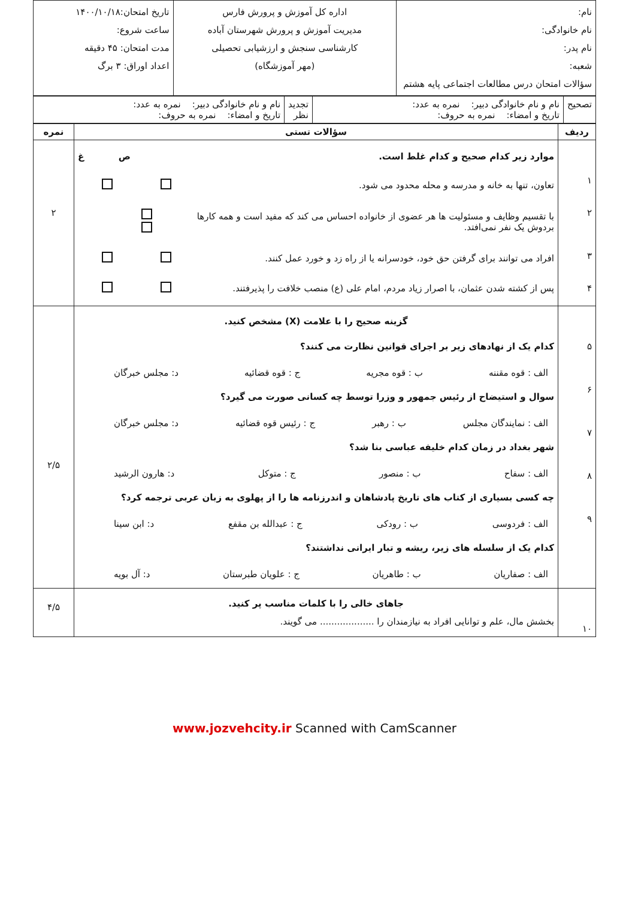| نام: نام خانوادگی: نام پدر: شعبه: سؤالات امتحان درس مطالعات اجتماعی پایه هشتم | اداره کل آموزش و پرورش فارس مدیریت آموزش و پرورش شهرستان آباده کارشناسی سنجش و ارزشیابی تحصیلی (مهر آموزشگاه) | تاریخ امتحان:۱۴۰۰/۱۰/۱۸ ساعت شروع: مدت امتحان: ۴۵ دقیقه اعداد اوراق: ۳ برگ |
| تصحیح | نام و نام خانوادگی دبیر: نمره به عدد: تاریخ و امضاء: نمره به حروف: | تجدید نظر | نام و نام خانوادگی دبیر: نمره به عدد: تاریخ و امضاء: نمره به حروف: |
| ردیف | سؤالات تستی | نمره |
| --- | --- | --- |
| ۱ ۲ ۳ ۴ | موارد زیر کدام صحیح و کدام غلط است. ص غ تعاون، تنها به خانه و مدرسه و محله محدود می شود. با تقسیم وظایف و مسئولیت ها هر عضوی از خانواده احساس می کند که مفید است و همه کارها بردوش یک نفر نمی‌افتد. افراد می توانند برای گرفتن حق خود، خودسرانه یا از راه زد و خورد عمل کنند. پس از کشته شدن عثمان، با اصرار زیاد مردم، امام علی (ع) منصب خلافت را پذیرفتند. | ۲ |
| ۵ ۶ ۷ ۸ ۹ | گزینه صحیح را با علامت (X) مشخص کنید. کدام یک از نهادهای زیر بر اجرای قوانین نظارت می کنند؟ الف : قوه مقننه ب : قوه مجریه ج : قوه قضائیه د: مجلس خبرگان سوال و استیضاح از رئیس جمهور و وزرا توسط چه کسانی صورت می گیرد؟ الف : نمایندگان مجلس ب : رهبر ج : رئیس قوه قضائیه د: مجلس خبرگان شهر بغداد در زمان کدام خلیفه عباسی بنا شد؟ الف : سفاح ب : منصور ج : متوکل د: هارون الرشید چه کسی بسیاری از کتاب های تاریخ پادشاهان و اندرزنامه ها را از پهلوی به زبان عربی ترجمه کرد؟ الف : فردوسی ب : رودکی ج : عبدالله بن مقفع د: ابن سینا کدام یک از سلسله های زیر، ریشه و تبار ایرانی نداشتند؟ الف : صفاریان ب : طاهریان ج : علویان طبرستان د: آل بویه | ۲/۵ |
| ۱۰ | جاهای خالی را با کلمات مناسب پر کنید. بخشش مال، علم و توانایی افراد به نیازمندان را ................... می گویند. | ۴/۵ |
www.jozvehcity.ir Scanned with CamScanner